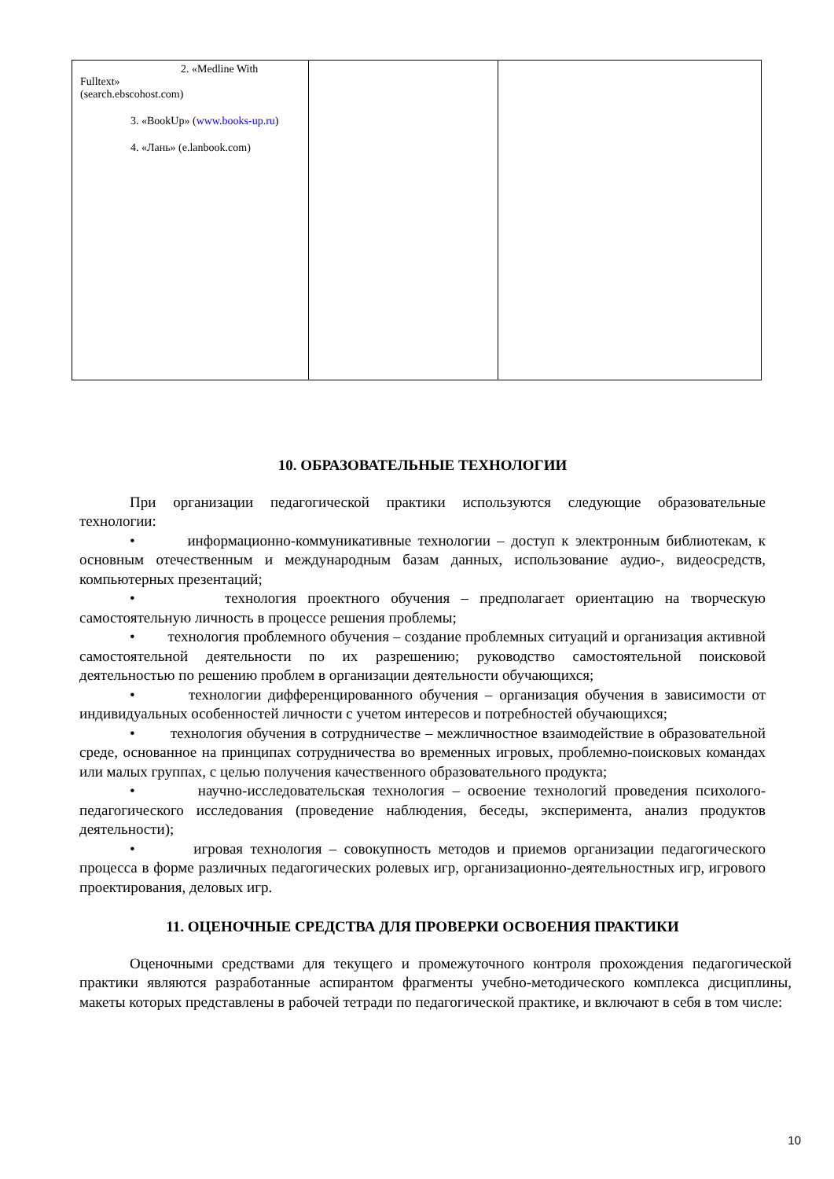| 2. «Medline With Fulltext» (search.ebscohost.com) 3. «BookUp» ( www.books-up.ru ) 4. «Лань» (e.lanbook.com) | | |
10. ОБРАЗОВАТЕЛЬНЫЕ ТЕХНОЛОГИИ
При организации педагогической практики используются следующие образовательные технологии:
• информационно-коммуникативные технологии – доступ к электронным библиотекам, к основным отечественным и международным базам данных, использование аудио-, видеосредств, компьютерных презентаций;
• технология проектного обучения – предполагает ориентацию на творческую самостоятельную личность в процессе решения проблемы;
• технология проблемного обучения – создание проблемных ситуаций и организация активной самостоятельной деятельности по их разрешению; руководство самостоятельной поисковой деятельностью по решению проблем в организации деятельности обучающихся;
• технологии дифференцированного обучения – организация обучения в зависимости от индивидуальных особенностей личности с учетом интересов и потребностей обучающихся;
• технология обучения в сотрудничестве – межличностное взаимодействие в образовательной среде, основанное на принципах сотрудничества во временных игровых, проблемно-поисковых командах или малых группах, с целью получения качественного образовательного продукта;
• научно-исследовательская технология – освоение технологий проведения психолого-педагогического исследования (проведение наблюдения, беседы, эксперимента, анализ продуктов деятельности);
• игровая технология – совокупность методов и приемов организации педагогического процесса в форме различных педагогических ролевых игр, организационно-деятельностных игр, игрового проектирования, деловых игр.
11. ОЦЕНОЧНЫЕ СРЕДСТВА ДЛЯ ПРОВЕРКИ ОСВОЕНИЯ ПРАКТИКИ
Оценочными средствами для текущего и промежуточного контроля прохождения педагогической практики являются разработанные аспирантом фрагменты учебно-методического комплекса дисциплины, макеты которых представлены в рабочей тетради по педагогической практике, и включают в себя в том числе:
10